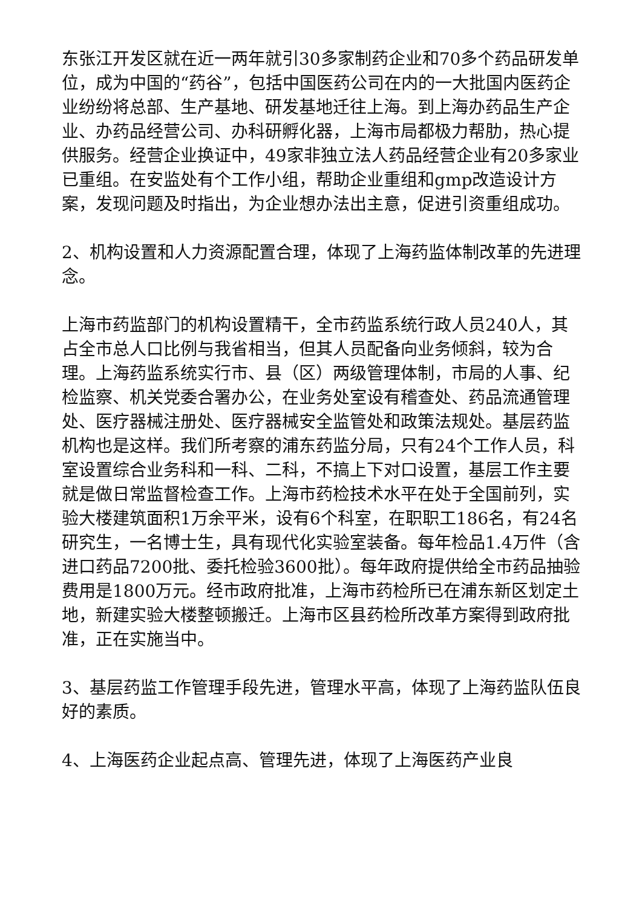东张江开发区就在近一两年就引30多家制药企业和70多个药品研发单位，成为中国的“药谷”，包括中国医药公司在内的一大批国内医药企业纷纷将总部、生产基地、研发基地迁往上海。到上海办药品生产企业、办药品经营公司、办科研孵化器，上海市局都极力帮肋，热心提供服务。经营企业换证中，49家非独立法人药品经营企业有20多家业已重组。在安监处有个工作小组，帮助企业重组和gmp改造设计方案，发现问题及时指出，为企业想办法出主意，促进引资重组成功。
2、机构设置和人力资源配置合理，体现了上海药监体制改革的先进理念。
上海市药监部门的机构设置精干，全市药监系统行政人员240人，其占全市总人口比例与我省相当，但其人员配备向业务倾斜，较为合理。上海药监系统实行市、县（区）两级管理体制，市局的人事、纪检监察、机关党委合署办公，在业务处室设有稽查处、药品流通管理处、医疗器械注册处、医疗器械安全监管处和政策法规处。基层药监机构也是这样。我们所考察的浦东药监分局，只有24个工作人员，科室设置综合业务科和一科、二科，不搞上下对口设置，基层工作主要就是做日常监督检查工作。上海市药检技术水平在处于全国前列，实验大楼建筑面积1万余平米，设有6个科室，在职职工186名，有24名研究生，一名博士生，具有现代化实验室装备。每年检品1.4万件（含进口药品7200批、委托检验3600批）。每年政府提供给全市药品抽验费用是1800万元。经市政府批准，上海市药检所已在浦东新区划定土地，新建实验大楼整顿搬迁。上海市区县药检所改革方案得到政府批准，正在实施当中。
3、基层药监工作管理手段先进，管理水平高，体现了上海药监队伍良好的素质。
4、上海医药企业起点高、管理先进，体现了上海医药产业良